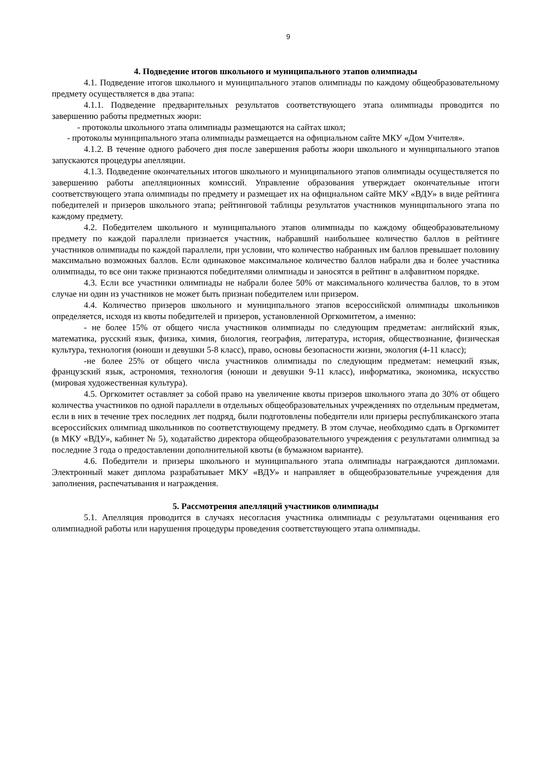9
4. Подведение итогов школьного и муниципального этапов олимпиады
4.1. Подведение итогов школьного и муниципального этапов олимпиады по каждому общеобразовательному предмету осуществляется в два этапа:
4.1.1. Подведение предварительных результатов соответствующего этапа олимпиады проводится по завершению работы предметных жюри:
- протоколы школьного этапа олимпиады размещаются на сайтах школ;
- протоколы муниципального этапа олимпиады размещается на официальном сайте МКУ «Дом Учителя».
4.1.2. В течение одного рабочего дня после завершения работы жюри школьного и муниципального этапов запускаются процедуры апелляции.
4.1.3. Подведение окончательных итогов школьного и муниципального этапов олимпиады осуществляется по завершению работы апелляционных комиссий. Управление образования утверждает окончательные итоги соответствующего этапа олимпиады по предмету и размещает их на официальном сайте МКУ «ВДУ» в виде рейтинга победителей и призеров школьного этапа; рейтинговой таблицы результатов участников муниципального этапа по каждому предмету.
4.2. Победителем школьного и муниципального этапов олимпиады по каждому общеобразовательному предмету по каждой параллели признается участник, набравший наибольшее количество баллов в рейтинге участников олимпиады по каждой параллели, при условии, что количество набранных им баллов превышает половину максимально возможных баллов. Если одинаковое максимальное количество баллов набрали два и более участника олимпиады, то все они также признаются победителями олимпиады и заносятся в рейтинг в алфавитном порядке.
4.3. Если все участники олимпиады не набрали более 50% от максимального количества баллов, то в этом случае ни один из участников не может быть признан победителем или призером.
4.4. Количество призеров школьного и муниципального этапов всероссийской олимпиады школьников определяется, исходя из квоты победителей и призеров, установленной Оргкомитетом, а именно:
- не более 15% от общего числа участников олимпиады по следующим предметам: английский язык, математика, русский язык, физика, химия, биология, география, литература, история, обществознание, физическая культура, технология (юноши и девушки 5-8 класс), право, основы безопасности жизни, экология (4-11 класс);
-не более 25% от общего числа участников олимпиады по следующим предметам: немецкий язык, французский язык, астрономия, технология (юноши и девушки 9-11 класс), информатика, экономика, искусство (мировая художественная культура).
4.5. Оргкомитет оставляет за собой право на увеличение квоты призеров школьного этапа до 30% от общего количества участников по одной параллели в отдельных общеобразовательных учреждениях по отдельным предметам, если в них в течение трех последних лет подряд, были подготовлены победители или призеры республиканского этапа всероссийских олимпиад школьников по соответствующему предмету. В этом случае, необходимо сдать в Оргкомитет (в МКУ «ВДУ», кабинет № 5), ходатайство директора общеобразовательного учреждения с результатами олимпиад за последние 3 года о предоставлении дополнительной квоты (в бумажном варианте).
4.6. Победители и призеры школьного и муниципального этапа олимпиады награждаются дипломами. Электронный макет диплома разрабатывает МКУ «ВДУ» и направляет в общеобразовательные учреждения для заполнения, распечатывания и награждения.
5. Рассмотрения апелляций участников олимпиады
5.1. Апелляция проводится в случаях несогласия участника олимпиады с результатами оценивания его олимпиадной работы или нарушения процедуры проведения соответствующего этапа олимпиады.